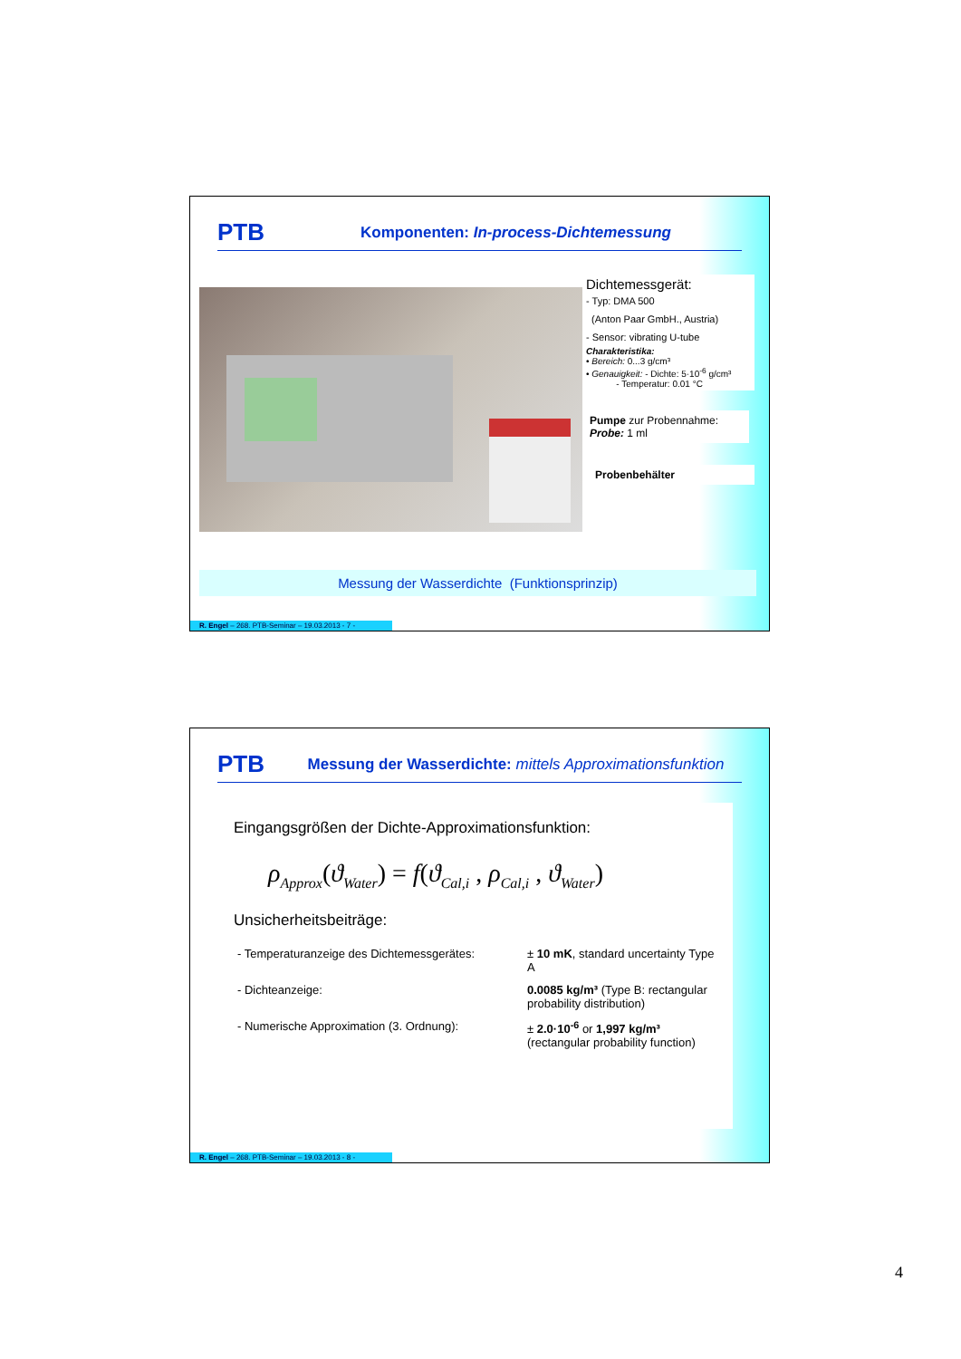PTB
Komponenten: In-process-Dichtemessung
Dichtemessgerät:
- Typ: DMA 500
(Anton Paar GmbH., Austria)
- Sensor: vibrating U-tube
Charakteristika:
• Bereich: 0...3 g/cm³
• Genauigkeit: - Dichte: 5·10<sup>-6</sup> g/cm³
- Temperatur: 0.01 °C
Pumpe zur Probennahme:
Probe: 1 ml
Probenbehälter
Messung der Wasserdichte (Funktionsprinzip)
R. Engel – 268. PTB-Seminar – 19.03.2013 - 7 -
PTB
Messung der Wasserdichte: mittels Approximationsfunktion
Eingangsgrößen der Dichte-Approximationsfunktion:
ρ<sub>Approx</sub>(ϑ<sub>Water</sub>) = f(ϑ<sub>Cal,i</sub> , ρ<sub>Cal,i</sub> , ϑ<sub>Water</sub>)
Unsicherheitsbeiträge:
| - Temperaturanzeige des Dichtemessgerätes: | ± 10 mK , standard uncertainty Type A |
| - Dichteanzeige: | 0.0085 kg/m³ (Type B: rectangular probability distribution) |
| - Numerische Approximation (3. Ordnung): | ± 2.0·10<sup>-6</sup> or 1,997 kg/m³ (rectangular probability function) |
R. Engel – 268. PTB-Seminar – 19.03.2013 - 8 -
4